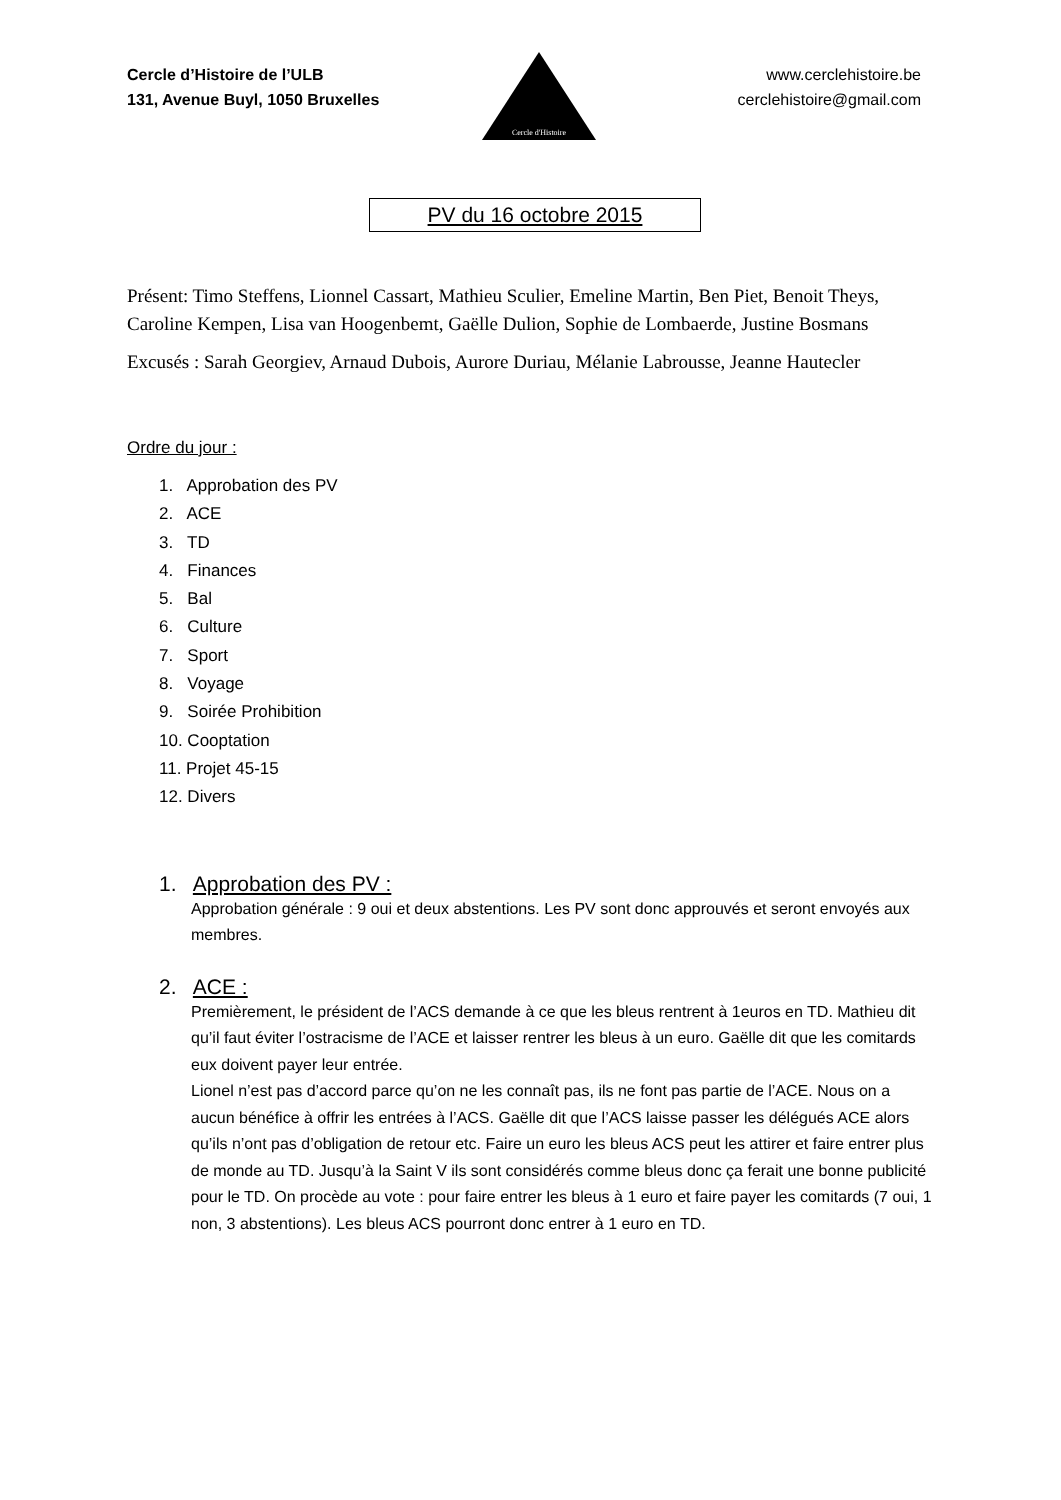Cercle d’Histoire de l’ULB
131, Avenue Buyl, 1050 Bruxelles
www.cerclehistoire.be
cerclehistoire@gmail.com
Cercle d'Histoire
PV du 16 octobre 2015
Présent: Timo Steffens, Lionnel Cassart, Mathieu Sculier, Emeline Martin, Ben Piet, Benoit Theys, Caroline Kempen, Lisa van Hoogenbemt, Gaëlle Dulion, Sophie de Lombaerde, Justine Bosmans
Excusés : Sarah Georgiev, Arnaud Dubois, Aurore Duriau, Mélanie Labrousse, Jeanne Hautecler
Ordre du jour :
1. Approbation des PV
2. ACE
3. TD
4. Finances
5. Bal
6. Culture
7. Sport
8. Voyage
9. Soirée Prohibition
10. Cooptation
11. Projet 45-15
12. Divers
1. Approbation des PV :
Approbation générale : 9 oui et deux abstentions. Les PV sont donc approuvés et seront envoyés aux membres.
2. ACE :
Premièrement, le président de l’ACS demande à ce que les bleus rentrent à 1euros en TD. Mathieu dit qu’il faut éviter l’ostracisme de l’ACE et laisser rentrer les bleus à un euro. Gaëlle dit que les comitards eux doivent payer leur entrée.
Lionel n’est pas d’accord parce qu’on ne les connaît pas, ils ne font pas partie de l’ACE. Nous on a aucun bénéfice à offrir les entrées à l’ACS. Gaëlle dit que l’ACS laisse passer les délégués ACE alors qu’ils n’ont pas d’obligation de retour etc. Faire un euro les bleus ACS peut les attirer et faire entrer plus de monde au TD. Jusqu’à la Saint V ils sont considérés comme bleus donc ça ferait une bonne publicité pour le TD. On procède au vote : pour faire entrer les bleus à 1 euro et faire payer les comitards (7 oui, 1 non, 3 abstentions). Les bleus ACS pourront donc entrer à 1 euro en TD.